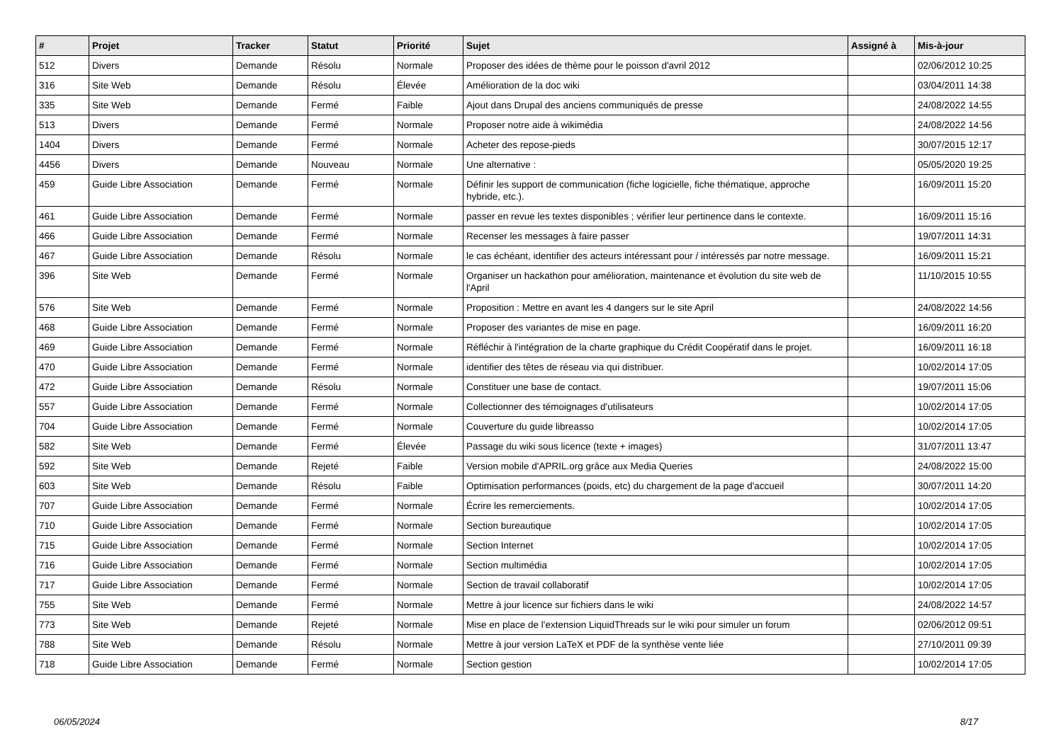| # | Projet | Tracker | Statut | Priorité | Sujet | Assigné à | Mis-à-jour |
| --- | --- | --- | --- | --- | --- | --- | --- |
| 512 | Divers | Demande | Résolu | Normale | Proposer des idées de thème pour le poisson d'avril 2012 | | 02/06/2012 10:25 |
| 316 | Site Web | Demande | Résolu | Élevée | Amélioration de la doc wiki | | 03/04/2011 14:38 |
| 335 | Site Web | Demande | Fermé | Faible | Ajout dans Drupal des anciens communiqués de presse | | 24/08/2022 14:55 |
| 513 | Divers | Demande | Fermé | Normale | Proposer notre aide à wikimédia | | 24/08/2022 14:56 |
| 1404 | Divers | Demande | Fermé | Normale | Acheter des repose-pieds | | 30/07/2015 12:17 |
| 4456 | Divers | Demande | Nouveau | Normale | Une alternative : | | 05/05/2020 19:25 |
| 459 | Guide Libre Association | Demande | Fermé | Normale | Définir les support de communication (fiche logicielle, fiche thématique, approche hybride, etc.). | | 16/09/2011 15:20 |
| 461 | Guide Libre Association | Demande | Fermé | Normale | passer en revue les textes disponibles ; vérifier leur pertinence dans le contexte. | | 16/09/2011 15:16 |
| 466 | Guide Libre Association | Demande | Fermé | Normale | Recenser les messages à faire passer | | 19/07/2011 14:31 |
| 467 | Guide Libre Association | Demande | Résolu | Normale | le cas échéant, identifier des acteurs intéressant pour / intéressés par notre message. | | 16/09/2011 15:21 |
| 396 | Site Web | Demande | Fermé | Normale | Organiser un hackathon pour amélioration, maintenance et évolution du site web de l'April | | 11/10/2015 10:55 |
| 576 | Site Web | Demande | Fermé | Normale | Proposition : Mettre en avant les 4 dangers sur le site April | | 24/08/2022 14:56 |
| 468 | Guide Libre Association | Demande | Fermé | Normale | Proposer des variantes de mise en page. | | 16/09/2011 16:20 |
| 469 | Guide Libre Association | Demande | Fermé | Normale | Réfléchir à l'intégration de la charte graphique du Crédit Coopératif dans le projet. | | 16/09/2011 16:18 |
| 470 | Guide Libre Association | Demande | Fermé | Normale | identifier des têtes de réseau via qui distribuer. | | 10/02/2014 17:05 |
| 472 | Guide Libre Association | Demande | Résolu | Normale | Constituer une base de contact. | | 19/07/2011 15:06 |
| 557 | Guide Libre Association | Demande | Fermé | Normale | Collectionner des témoignages d'utilisateurs | | 10/02/2014 17:05 |
| 704 | Guide Libre Association | Demande | Fermé | Normale | Couverture du guide libreasso | | 10/02/2014 17:05 |
| 582 | Site Web | Demande | Fermé | Élevée | Passage du wiki sous licence (texte + images) | | 31/07/2011 13:47 |
| 592 | Site Web | Demande | Rejeté | Faible | Version mobile d'APRIL.org grâce aux Media Queries | | 24/08/2022 15:00 |
| 603 | Site Web | Demande | Résolu | Faible | Optimisation performances (poids, etc) du chargement de la page d'accueil | | 30/07/2011 14:20 |
| 707 | Guide Libre Association | Demande | Fermé | Normale | Écrire les remerciements. | | 10/02/2014 17:05 |
| 710 | Guide Libre Association | Demande | Fermé | Normale | Section bureautique | | 10/02/2014 17:05 |
| 715 | Guide Libre Association | Demande | Fermé | Normale | Section Internet | | 10/02/2014 17:05 |
| 716 | Guide Libre Association | Demande | Fermé | Normale | Section multimédia | | 10/02/2014 17:05 |
| 717 | Guide Libre Association | Demande | Fermé | Normale | Section de travail collaboratif | | 10/02/2014 17:05 |
| 755 | Site Web | Demande | Fermé | Normale | Mettre à jour licence sur fichiers dans le wiki | | 24/08/2022 14:57 |
| 773 | Site Web | Demande | Rejeté | Normale | Mise en place de l'extension LiquidThreads sur le wiki pour simuler un forum | | 02/06/2012 09:51 |
| 788 | Site Web | Demande | Résolu | Normale | Mettre à jour version LaTeX et PDF de la synthèse vente liée | | 27/10/2011 09:39 |
| 718 | Guide Libre Association | Demande | Fermé | Normale | Section gestion | | 10/02/2014 17:05 |
06/05/2024 8/17